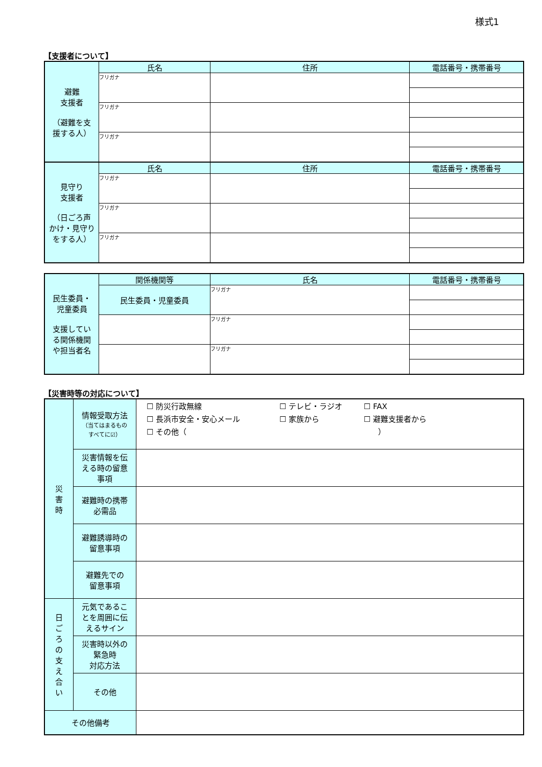様式1
【支援者について】
| 避難 支援者 （避難を支 援する人） | 氏名 | 住所 | 電話番号・携帯番号 |
| | フリガナ | | |
| | フリガナ | | |
| | フリガナ | | |
| 見守り 支援者 （日ごろ声 かけ・見守り をする人） | 氏名 | 住所 | 電話番号・携帯番号 |
| | フリガナ | | |
| | フリガナ | | |
| | フリガナ | | |
| 民生委員・ 児童委員 支援してい る関係機関 や担当者名 | 関係機関等 | 氏名 | 電話番号・携帯番号 |
| | 民生委員・児童委員 | フリガナ | |
| | | フリガナ | |
| | | フリガナ | |
【災害時等の対応について】
| 災 害 時 | 情報受取方法 （当てはまるもの すべてに☑） | ☐ 防災行政無線 ☐ テレビ・ラジオ ☐ FAX ☐ 長浜市安全・安心メール ☐ 家族から ☐ 避難支援者から ☐ その他（ ） |
| | 災害情報を伝 える時の留意 事項 | |
| | 避難時の携帯 必需品 | |
| | 避難誘導時の 留意事項 | |
| | 避難先での 留意事項 | |
| 日 ご ろ の 支 え 合 い | 元気であるこ とを周囲に伝 えるサイン | |
| | 災害時以外の 緊急時 対応方法 | |
| | その他 | |
| その他備考 | | |